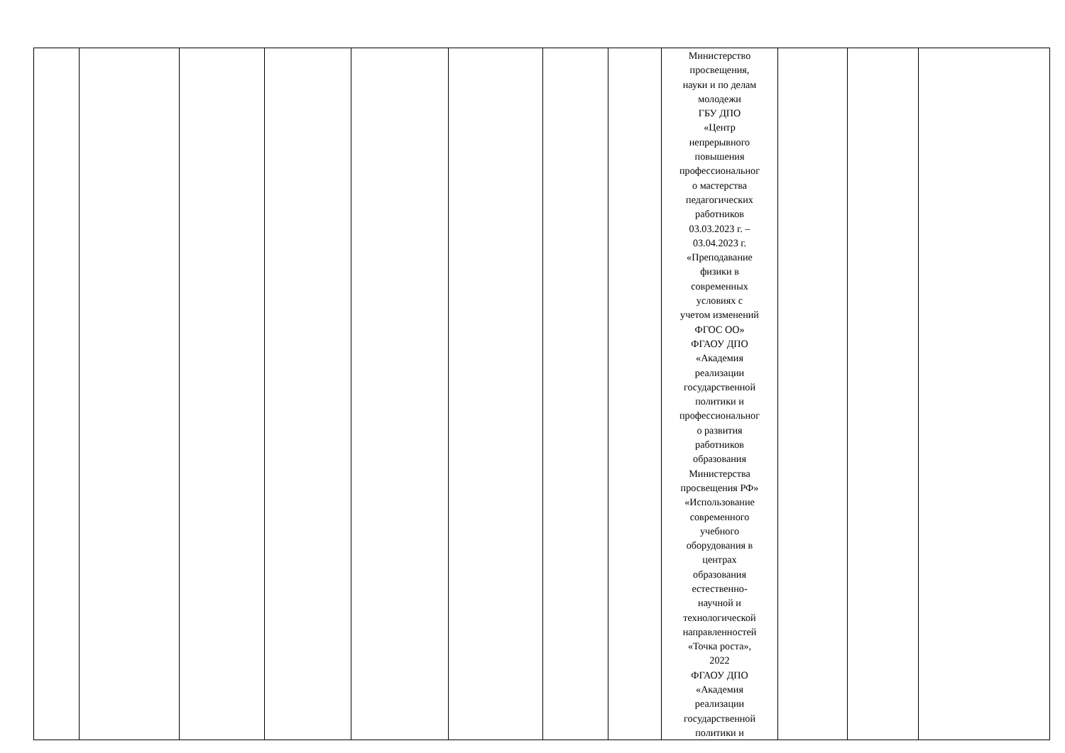| | | | | | | | | Министерство просвещения, науки и по делам молодежи ГБУ ДПО «Центр непрерывного повышения профессиональног о мастерства педагогических работников 03.03.2023 г. – 03.04.2023 г. «Преподавание физики в современных условиях с учетом изменений ФГОС ОО» ФГАОУ ДПО «Академия реализации государственной политики и профессиональног о развития работников образования Министерства просвещения РФ» «Использование современного учебного оборудования в центрах образования естественно- научной и технологической направленностей «Точка роста», 2022 ФГАОУ ДПО «Академия реализации государственной политики и | | | |